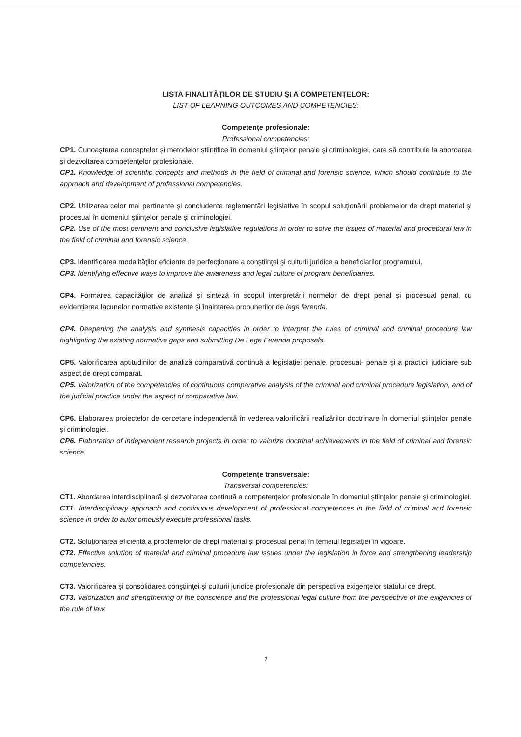LISTA FINALITĂŢILOR DE STUDIU ŞI A COMPETENŢELOR:
LIST OF LEARNING OUTCOMES AND COMPETENCIES:
Competenţe profesionale:
Professional competencies:
CP1. Cunoaşterea conceptelor și metodelor științifice în domeniul ştiinţelor penale şi criminologiei, care să contribuie la abordarea şi dezvoltarea competenţelor profesionale.
CP1. Knowledge of scientific concepts and methods in the field of criminal and forensic science, which should contribute to the approach and development of professional competencies.
CP2. Utilizarea celor mai pertinente şi concludente reglementări legislative în scopul soluţionării problemelor de drept material şi procesual în domeniul ştiinţelor penale şi criminologiei.
CP2. Use of the most pertinent and conclusive legislative regulations in order to solve the issues of material and procedural law in the field of criminal and forensic science.
CP3. Identificarea modalităţilor eficiente de perfecţionare a conştiinţei şi culturii juridice a beneficiarilor programului.
CP3. Identifying effective ways to improve the awareness and legal culture of program beneficiaries.
CP4. Formarea capacităţilor de analiză şi sinteză în scopul interpretării normelor de drept penal şi procesual penal, cu evidenţierea lacunelor normative existente şi înaintarea propunerilor de lege ferenda.
CP4. Deepening the analysis and synthesis capacities in order to interpret the rules of criminal and criminal procedure law highlighting the existing normative gaps and submitting De Lege Ferenda proposals.
CP5. Valorificarea aptitudinilor de analiză comparativă continuă a legislaţiei penale, procesual- penale şi a practicii judiciare sub aspect de drept comparat.
CP5. Valorization of the competencies of continuous comparative analysis of the criminal and criminal procedure legislation, and of the judicial practice under the aspect of comparative law.
CP6. Elaborarea proiectelor de cercetare independentă în vederea valorificării realizărilor doctrinare în domeniul ştiinţelor penale şi criminologiei.
CP6. Elaboration of independent research projects in order to valorize doctrinal achievements in the field of criminal and forensic science.
Competenţe transversale:
Transversal competencies:
CT1. Abordarea interdisciplinară şi dezvoltarea continuă a competenţelor profesionale în domeniul ştiinţelor penale şi criminologiei.
CT1. Interdisciplinary approach and continuous development of professional competences in the field of criminal and forensic science in order to autonomously execute professional tasks.
CT2. Soluţionarea eficientă a problemelor de drept material şi procesual penal în temeiul legislaţiei în vigoare.
CT2. Effective solution of material and criminal procedure law issues under the legislation in force and strengthening leadership competencies.
CT3. Valorificarea şi consolidarea conştiinţei şi culturii juridice profesionale din perspectiva exigenţelor statului de drept.
CT3. Valorization and strengthening of the conscience and the professional legal culture from the perspective of the exigencies of the rule of law.
7